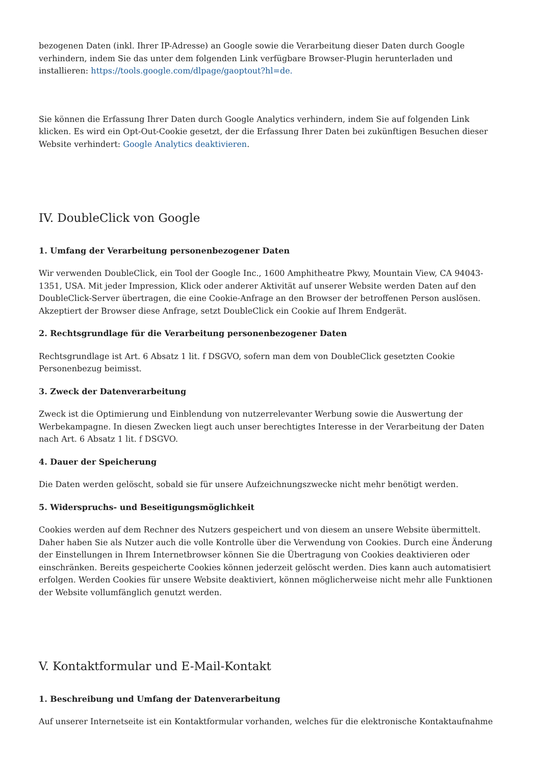bezogenen Daten (inkl. Ihrer IP-Adresse) an Google sowie die Verarbeitung dieser Daten durch Google verhindern, indem Sie das unter dem folgenden Link verfügbare Browser-Plugin herunterladen und installieren: https://tools.google.com/dlpage/gaoptout?hl=de.
Sie können die Erfassung Ihrer Daten durch Google Analytics verhindern, indem Sie auf folgenden Link klicken. Es wird ein Opt-Out-Cookie gesetzt, der die Erfassung Ihrer Daten bei zukünftigen Besuchen dieser Website verhindert: Google Analytics deaktivieren.
IV. DoubleClick von Google
1. Umfang der Verarbeitung personenbezogener Daten
Wir verwenden DoubleClick, ein Tool der Google Inc., 1600 Amphitheatre Pkwy, Mountain View, CA 94043-1351, USA. Mit jeder Impression, Klick oder anderer Aktivität auf unserer Website werden Daten auf den DoubleClick-Server übertragen, die eine Cookie-Anfrage an den Browser der betroffenen Person auslösen. Akzeptiert der Browser diese Anfrage, setzt DoubleClick ein Cookie auf Ihrem Endgerät.
2. Rechtsgrundlage für die Verarbeitung personenbezogener Daten
Rechtsgrundlage ist Art. 6 Absatz 1 lit. f DSGVO, sofern man dem von DoubleClick gesetzten Cookie Personenbezug beimisst.
3. Zweck der Datenverarbeitung
Zweck ist die Optimierung und Einblendung von nutzerrelevanter Werbung sowie die Auswertung der Werbekampagne. In diesen Zwecken liegt auch unser berechtigtes Interesse in der Verarbeitung der Daten nach Art. 6 Absatz 1 lit. f DSGVO.
4. Dauer der Speicherung
Die Daten werden gelöscht, sobald sie für unsere Aufzeichnungszwecke nicht mehr benötigt werden.
5. Widerspruchs- und Beseitigungsmöglichkeit
Cookies werden auf dem Rechner des Nutzers gespeichert und von diesem an unsere Website übermittelt. Daher haben Sie als Nutzer auch die volle Kontrolle über die Verwendung von Cookies. Durch eine Änderung der Einstellungen in Ihrem Internetbrowser können Sie die Übertragung von Cookies deaktivieren oder einschränken. Bereits gespeicherte Cookies können jederzeit gelöscht werden. Dies kann auch automatisiert erfolgen. Werden Cookies für unsere Website deaktiviert, können möglicherweise nicht mehr alle Funktionen der Website vollumfänglich genutzt werden.
V. Kontaktformular und E-Mail-Kontakt
1. Beschreibung und Umfang der Datenverarbeitung
Auf unserer Internetseite ist ein Kontaktformular vorhanden, welches für die elektronische Kontaktaufnahme